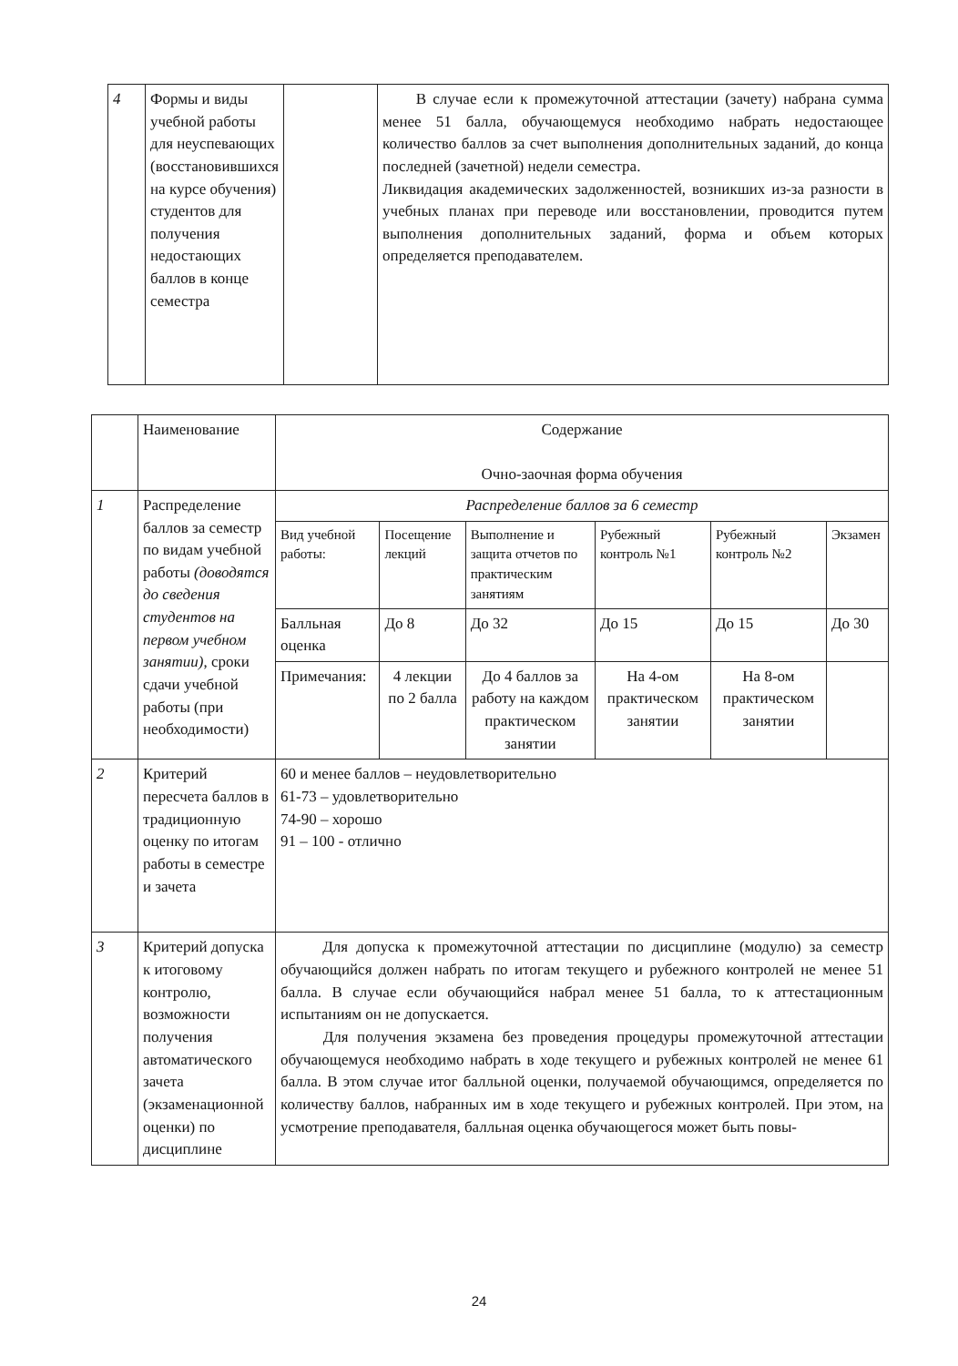| 4 | Формы и виды учебной работы для неуспевающих (восстановившихся на курсе обучения) студентов для получения недостающих баллов в конце семестра | | В случае если к промежуточной аттестации (зачету) набрана сумма менее 51 балла, обучающемуся необходимо набрать недостающее количество баллов за счет выполнения дополнительных заданий, до конца последней (зачетной) недели семестра. Ликвидация академических задолженностей, возникших из-за разности в учебных планах при переводе или восстановлении, проводится путем выполнения дополнительных заданий, форма и объем которых определяется преподавателем. |
| | Наименование | Содержание Очно-заочная форма обучения | | | | | |
| 1 | Распределение баллов за семестр по видам учебной работы (доводятся до сведения студентов на первом учебном занятии) , сроки сдачи учебной работы (при необходимости) | Распределение баллов за 6 семестр | | | | | |
| | | Вид учебной работы: | Посещение лекций | Выполнение и защита отчетов по практическим занятиям | Рубежный контроль №1 | Рубежный контроль №2 | Экзамен |
| | | Балльная оценка | До 8 | До 32 | До 15 | До 15 | До 30 |
| | | Примечания: | 4 лекции по 2 балла | До 4 баллов за работу на каждом практическом занятии | На 4-ом практическом занятии | На 8-ом практическом занятии | |
| 2 | Критерий пересчета баллов в традиционную оценку по итогам работы в семестре и зачета | 60 и менее баллов – неудовлетворительно 61-73 – удовлетворительно 74-90 – хорошо 91 – 100 - отлично | | | | | |
| 3 | Критерий допуска к итоговому контролю, возможности получения автоматического зачета (экзаменационной оценки) по дисциплине | Для допуска к промежуточной аттестации по дисциплине (модулю) за семестр обучающийся должен набрать по итогам текущего и рубежного контролей не менее 51 балла. В случае если обучающийся набрал менее 51 балла, то к аттестационным испытаниям он не допускается. Для получения экзамена без проведения процедуры промежуточной аттестации обучающемуся необходимо набрать в ходе текущего и рубежных контролей не менее 61 балла. В этом случае итог балльной оценки, получаемой обучающимся, определяется по количеству баллов, набранных им в ходе текущего и рубежных контролей. При этом, на усмотрение преподавателя, балльная оценка обучающегося может быть повы- | | | | | |
24